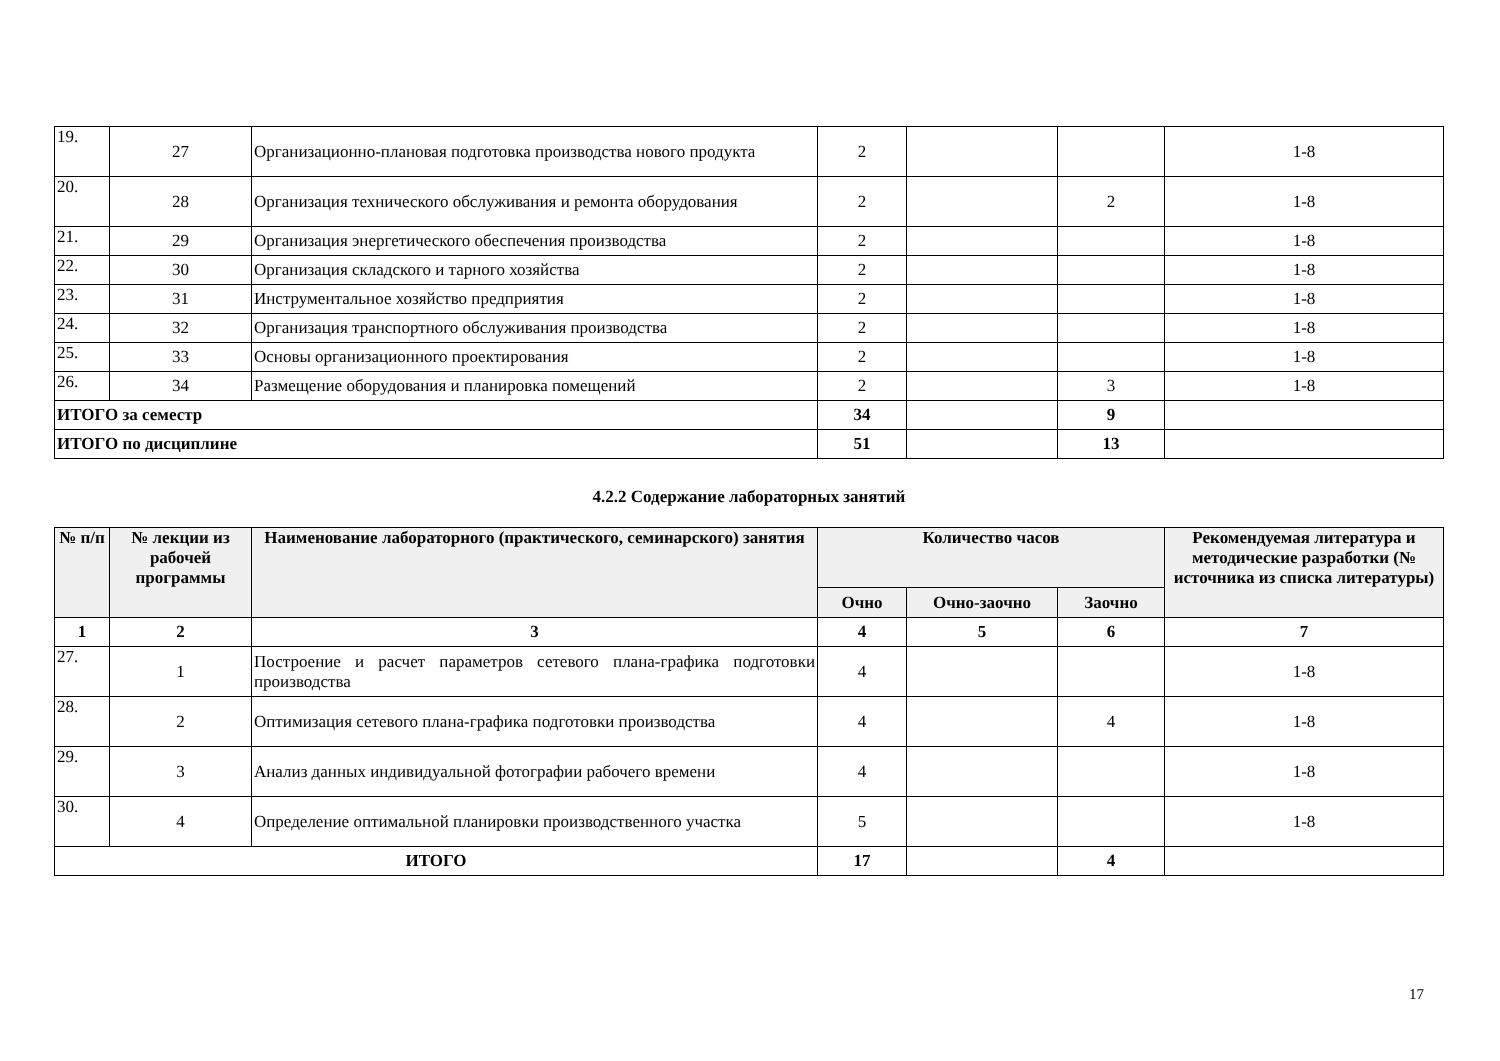| 19. | 27 | Организационно-плановая подготовка производства нового продукта | 2 | | | 1-8 |
| 20. | 28 | Организация технического обслуживания и ремонта оборудования | 2 | | 2 | 1-8 |
| 21. | 29 | Организация энергетического обеспечения производства | 2 | | | 1-8 |
| 22. | 30 | Организация складского и тарного хозяйства | 2 | | | 1-8 |
| 23. | 31 | Инструментальное хозяйство предприятия | 2 | | | 1-8 |
| 24. | 32 | Организация транспортного обслуживания производства | 2 | | | 1-8 |
| 25. | 33 | Основы организационного проектирования | 2 | | | 1-8 |
| 26. | 34 | Размещение оборудования и планировка помещений | 2 | | 3 | 1-8 |
| ИТОГО за семестр | | | 34 | | 9 | |
| ИТОГО по дисциплине | | | 51 | | 13 | |
4.2.2 Содержание лабораторных занятий
| № п/п | № лекции из рабочей программы | Наименование лабораторного (практического, семинарского) занятия | Количество часов | | | Рекомендуемая литература и методические разработки (№ источника из списка литературы) |
| --- | --- | --- | --- | --- | --- | --- |
| | | | Очно | Очно-заочно | Заочно | |
| 1 | 2 | 3 | 4 | 5 | 6 | 7 |
| 27. | 1 | Построение и расчет параметров сетевого плана-графика подготовки производства | 4 | | | 1-8 |
| 28. | 2 | Оптимизация сетевого плана-графика подготовки производства | 4 | | 4 | 1-8 |
| 29. | 3 | Анализ данных индивидуальной фотографии рабочего времени | 4 | | | 1-8 |
| 30. | 4 | Определение оптимальной планировки производственного участка | 5 | | | 1-8 |
| ИТОГО | | | 17 | | 4 | |
17